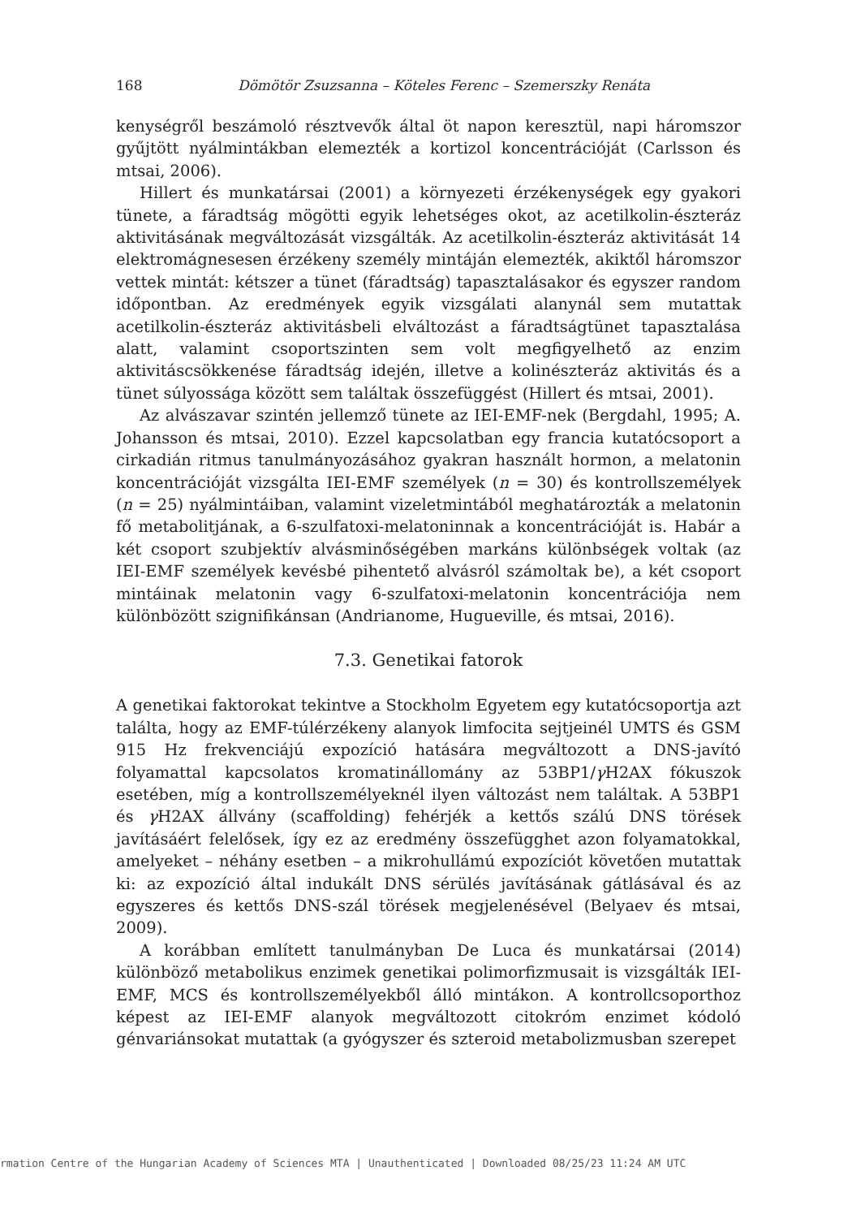168 Dömötör Zsuzsanna – Köteles Ferenc – Szemerszky Renáta
kenységről beszámoló résztvevők által öt napon keresztül, napi háromszor gyűjtött nyálmintákban elemezték a kortizol koncentrációját (Carlsson és mtsai, 2006).
Hillert és munkatársai (2001) a környezeti érzékenységek egy gyakori tünete, a fáradtság mögötti egyik lehetséges okot, az acetilkolin-észteráz aktivitásának megváltozását vizsgálták. Az acetilkolin-észteráz aktivitását 14 elektromágnesesen érzékeny személy mintáján elemezték, akiktől háromszor vettek mintát: kétszer a tünet (fáradtság) tapasztalásakor és egyszer random időpontban. Az eredmények egyik vizsgálati alanynál sem mutattak acetilkolin-észteráz aktivitásbeli elváltozást a fáradtságtünet tapasztalása alatt, valamint csoportszinten sem volt megfigyelhető az enzim aktivitáscsökkenése fáradtság idején, illetve a kolinészteráz aktivitás és a tünet súlyossága között sem találtak összefüggést (Hillert és mtsai, 2001).
Az alvászavar szintén jellemző tünete az IEI-EMF-nek (Bergdahl, 1995; A. Johansson és mtsai, 2010). Ezzel kapcsolatban egy francia kutatócsoport a cirkadián ritmus tanulmányozásához gyakran használt hormon, a melatonin koncentrációját vizsgálta IEI-EMF személyek (n = 30) és kontrollszemélyek (n = 25) nyálmintáiban, valamint vizeletmintából meghatározták a melatonin fő metabolitjának, a 6-szulfatoxi-melatoninnak a koncentrációját is. Habár a két csoport szubjektív alvásminőségében markáns különbségek voltak (az IEI-EMF személyek kevésbé pihentető alvásról számoltak be), a két csoport mintáinak melatonin vagy 6-szulfatoxi-melatonin koncentrációja nem különbözött szignifikánsan (Andrianome, Hugueville, és mtsai, 2016).
7.3. Genetikai fatorok
A genetikai faktorokat tekintve a Stockholm Egyetem egy kutatócsoportja azt találta, hogy az EMF-túlérzékeny alanyok limfocita sejtjeinél UMTS és GSM 915 Hz frekvenciájú expozíció hatására megváltozott a DNS-javító folyamattal kapcsolatos kromatinállomány az 53BP1/γ H2AX fókuszok esetében, míg a kontrollszemélyeknél ilyen változást nem találtak. A 53BP1 és γ H2AX állvány (scaffolding) fehérjék a kettős szálú DNS törések javításáért felelősek, így ez az eredmény összefügghet azon folyamatokkal, amelyeket – néhány esetben – a mikrohullámú expozíciót követően mutattak ki: az expozíció által indukált DNS sérülés javításának gátlásával és az egyszeres és kettős DNS-szál törések megjelenésével (Belyaev és mtsai, 2009).
A korábban említett tanulmányban De Luca és munkatársai (2014) különböző metabolikus enzimek genetikai polimorfizmusait is vizsgálták IEI-EMF, MCS és kontrollszemélyekből álló mintákon. A kontrollcsoporthoz képest az IEI-EMF alanyok megváltozott citokróm enzimet kódoló génvariánsokat mutattak (a gyógyszer és szteroid metabolizmusban szerepet
rmation Centre of the Hungarian Academy of Sciences MTA | Unauthenticated | Downloaded 08/25/23 11:24 AM UTC